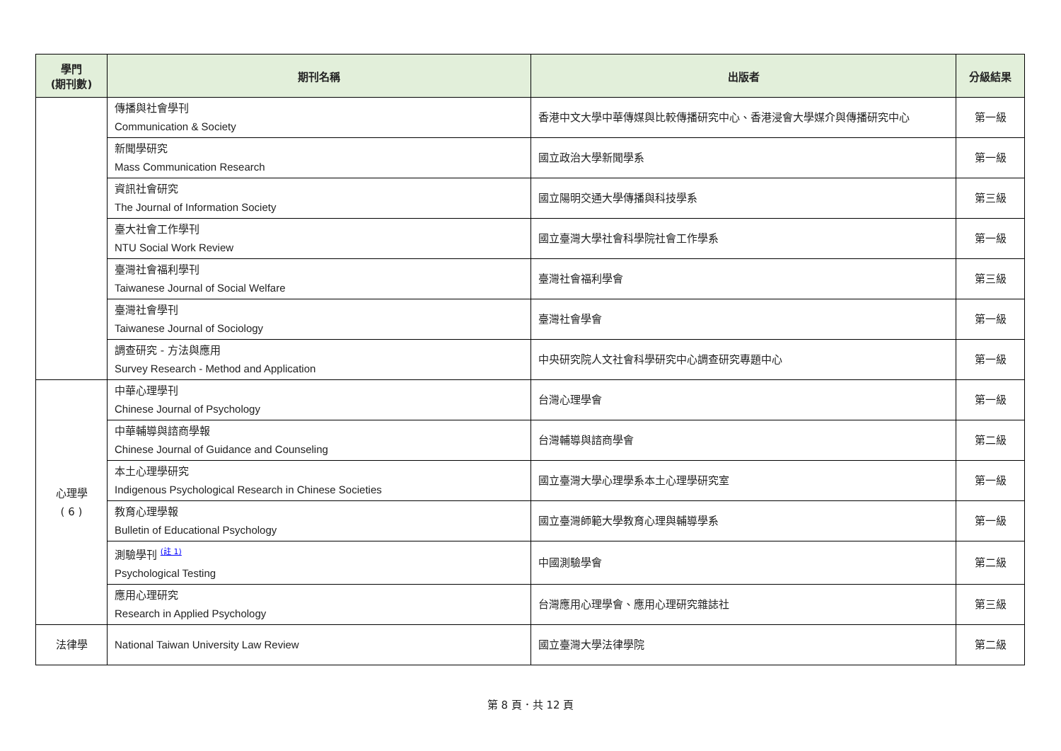| 學門 (期刊數) | 期刊名稱 | 出版者 | 分級結果 |
| --- | --- | --- | --- |
| | 傳播與社會學刊 Communication & Society | 香港中文大學中華傳媒與比較傳播研究中心、香港浸會大學媒介與傳播研究中心 | 第一級 |
| | 新聞學研究 Mass Communication Research | 國立政治大學新聞學系 | 第一級 |
| | 資訊社會研究 The Journal of Information Society | 國立陽明交通大學傳播與科技學系 | 第三級 |
| | 臺大社會工作學刊 NTU Social Work Review | 國立臺灣大學社會科學院社會工作學系 | 第一級 |
| | 臺灣社會福利學刊 Taiwanese Journal of Social Welfare | 臺灣社會福利學會 | 第三級 |
| | 臺灣社會學刊 Taiwanese Journal of Sociology | 臺灣社會學會 | 第一級 |
| | 調查研究 - 方法與應用 Survey Research - Method and Application | 中央研究院人文社會科學研究中心調查研究專題中心 | 第一級 |
| 心理學 ( 6 ) | 中華心理學刊 Chinese Journal of Psychology | 台灣心理學會 | 第一級 |
| | 中華輔導與諮商學報 Chinese Journal of Guidance and Counseling | 台灣輔導與諮商學會 | 第二級 |
| | 本土心理學研究 Indigenous Psychological Research in Chinese Societies | 國立臺灣大學心理學系本土心理學研究室 | 第一級 |
| | 教育心理學報 Bulletin of Educational Psychology | 國立臺灣師範大學教育心理與輔導學系 | 第一級 |
| | 測驗學刊 <sup>(註 1)</sup> Psychological Testing | 中國測驗學會 | 第二級 |
| | 應用心理研究 Research in Applied Psychology | 台灣應用心理學會、應用心理研究雜誌社 | 第三級 |
| 法律學 | National Taiwan University Law Review | 國立臺灣大學法律學院 | 第二級 |
第 8 頁．共 12 頁